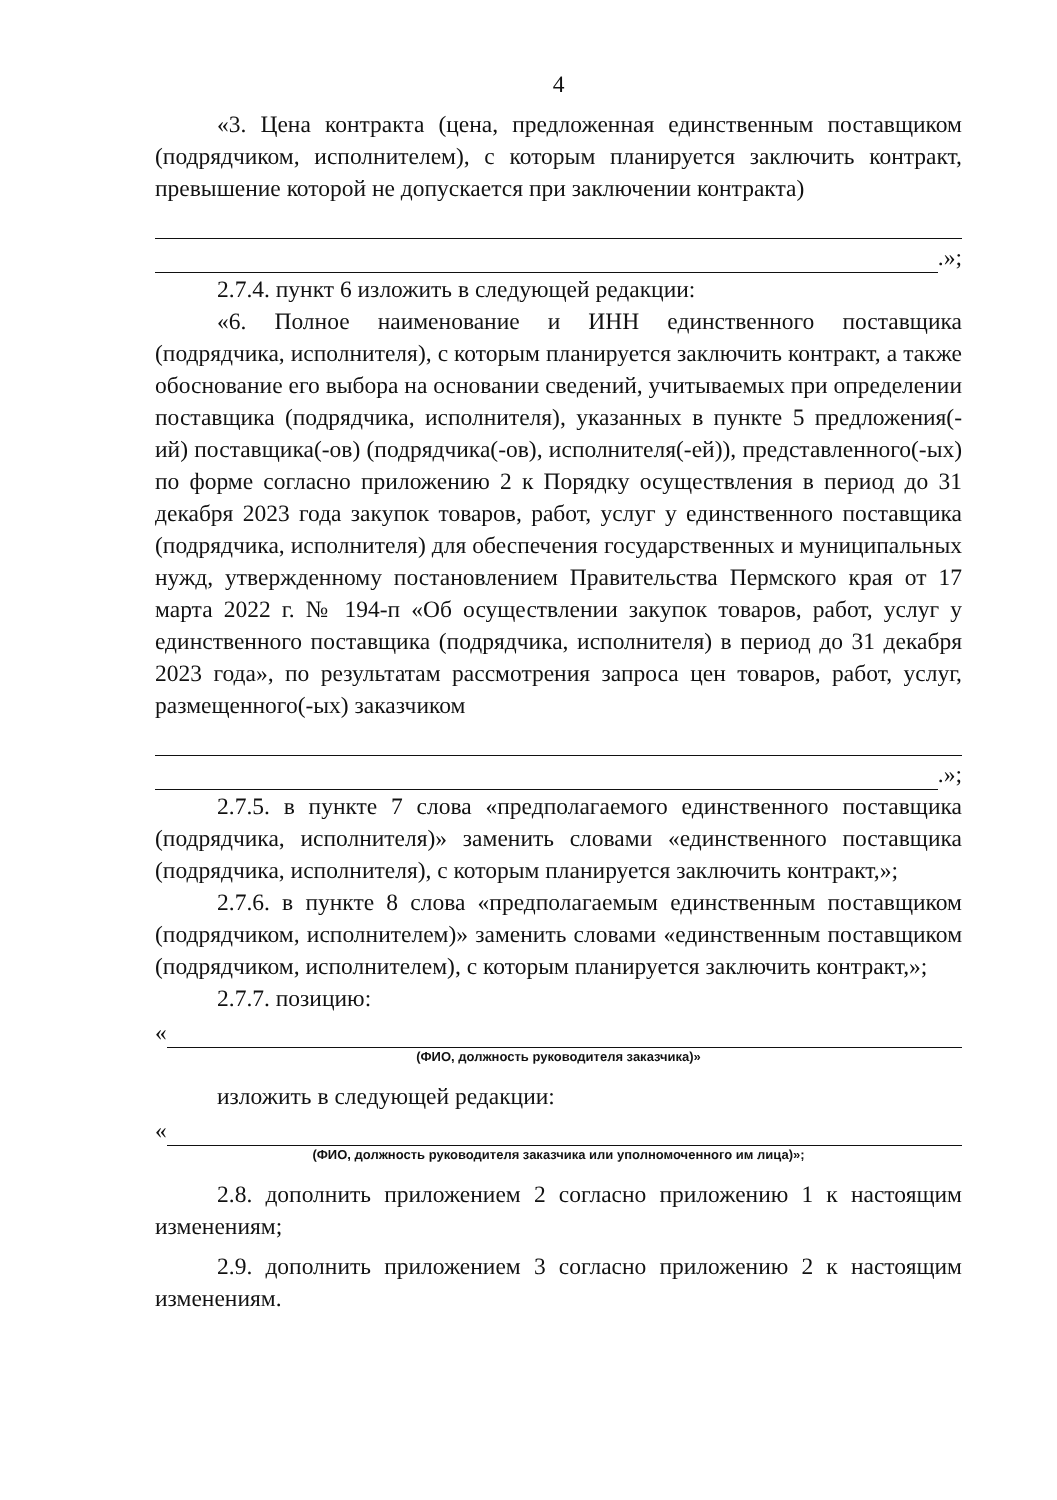4
«3. Цена контракта (цена, предложенная единственным поставщиком (подрядчиком, исполнителем), с которым планируется заключить контракт, превышение которой не допускается при заключении контракта)
.»;
2.7.4. пункт 6 изложить в следующей редакции:
«6. Полное наименование и ИНН единственного поставщика (подрядчика, исполнителя), с которым планируется заключить контракт, а также обоснование его выбора на основании сведений, учитываемых при определении поставщика (подрядчика, исполнителя), указанных в пункте 5 предложения(-ий) поставщика(-ов) (подрядчика(-ов), исполнителя(-ей)), представленного(-ых) по форме согласно приложению 2 к Порядку осуществления в период до 31 декабря 2023 года закупок товаров, работ, услуг у единственного поставщика (подрядчика, исполнителя) для обеспечения государственных и муниципальных нужд, утвержденному постановлением Правительства Пермского края от 17 марта 2022 г. № 194-п «Об осуществлении закупок товаров, работ, услуг у единственного поставщика (подрядчика, исполнителя) в период до 31 декабря 2023 года», по результатам рассмотрения запроса цен товаров, работ, услуг, размещенного(-ых) заказчиком
.»;
2.7.5. в пункте 7 слова «предполагаемого единственного поставщика (подрядчика, исполнителя)» заменить словами «единственного поставщика (подрядчика, исполнителя), с которым планируется заключить контракт,»;
2.7.6. в пункте 8 слова «предполагаемым единственным поставщиком (подрядчиком, исполнителем)» заменить словами «единственным поставщиком (подрядчиком, исполнителем), с которым планируется заключить контракт,»;
2.7.7. позицию:
«
(ФИО, должность руководителя заказчика)»
изложить в следующей редакции:
«
(ФИО, должность руководителя заказчика или уполномоченного им лица)»;
2.8. дополнить приложением 2 согласно приложению 1 к настоящим изменениям;
2.9. дополнить приложением 3 согласно приложению 2 к настоящим изменениям.